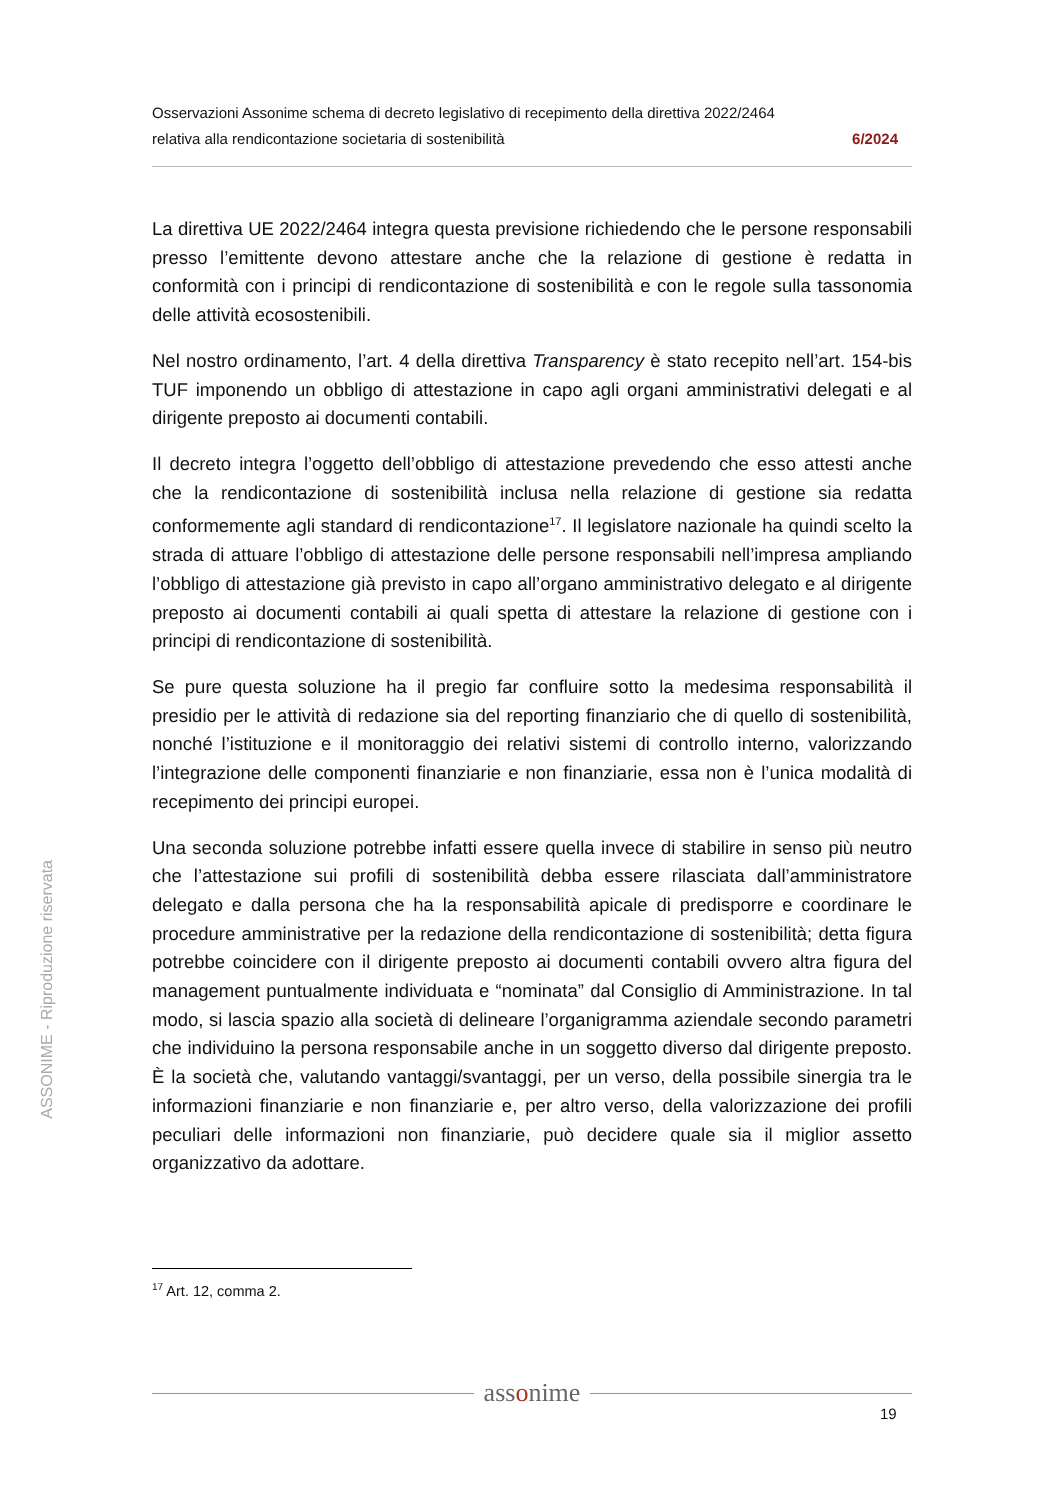Osservazioni Assonime schema di decreto legislativo di recepimento della direttiva 2022/2464
relativa alla rendicontazione societaria di sostenibilità 6/2024
La direttiva UE 2022/2464 integra questa previsione richiedendo che le persone responsabili presso l’emittente devono attestare anche che la relazione di gestione è redatta in conformità con i principi di rendicontazione di sostenibilità e con le regole sulla tassonomia delle attività ecosostenibili.
Nel nostro ordinamento, l’art. 4 della direttiva Transparency è stato recepito nell’art. 154-bis TUF imponendo un obbligo di attestazione in capo agli organi amministrativi delegati e al dirigente preposto ai documenti contabili.
Il decreto integra l’oggetto dell’obbligo di attestazione prevedendo che esso attesti anche che la rendicontazione di sostenibilità inclusa nella relazione di gestione sia redatta conformemente agli standard di rendicontazione<sup>17</sup>. Il legislatore nazionale ha quindi scelto la strada di attuare l’obbligo di attestazione delle persone responsabili nell’impresa ampliando l’obbligo di attestazione già previsto in capo all’organo amministrativo delegato e al dirigente preposto ai documenti contabili ai quali spetta di attestare la relazione di gestione con i principi di rendicontazione di sostenibilità.
Se pure questa soluzione ha il pregio far confluire sotto la medesima responsabilità il presidio per le attività di redazione sia del reporting finanziario che di quello di sostenibilità, nonché l’istituzione e il monitoraggio dei relativi sistemi di controllo interno, valorizzando l’integrazione delle componenti finanziarie e non finanziarie, essa non è l’unica modalità di recepimento dei principi europei.
Una seconda soluzione potrebbe infatti essere quella invece di stabilire in senso più neutro che l’attestazione sui profili di sostenibilità debba essere rilasciata dall’amministratore delegato e dalla persona che ha la responsabilità apicale di predisporre e coordinare le procedure amministrative per la redazione della rendicontazione di sostenibilità; detta figura potrebbe coincidere con il dirigente preposto ai documenti contabili ovvero altra figura del management puntualmente individuata e “nominata” dal Consiglio di Amministrazione. In tal modo, si lascia spazio alla società di delineare l’organigramma aziendale secondo parametri che individuino la persona responsabile anche in un soggetto diverso dal dirigente preposto. È la società che, valutando vantaggi/svantaggi, per un verso, della possibile sinergia tra le informazioni finanziarie e non finanziarie e, per altro verso, della valorizzazione dei profili peculiari delle informazioni non finanziarie, può decidere quale sia il miglior assetto organizzativo da adottare.
<sup>17</sup> Art. 12, comma 2.
assonime
19
ASSONIME - Riproduzione riservata